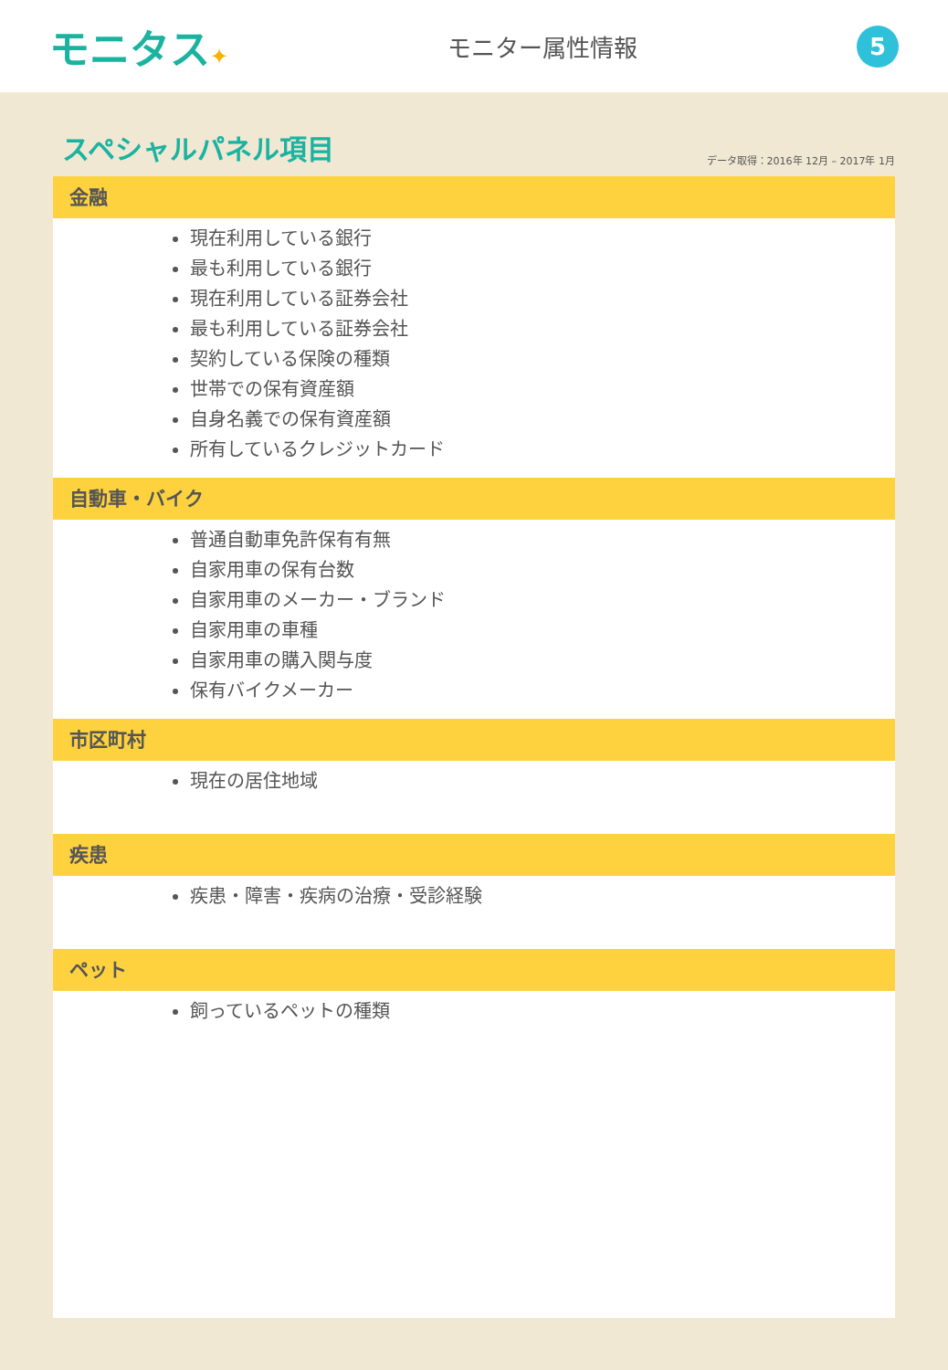モニタス✦ モニター属性情報
5
スペシャルパネル項目
データ取得：2016年 12月 – 2017年 1月
金融
現在利用している銀行
最も利用している銀行
現在利用している証券会社
最も利用している証券会社
契約している保険の種類
世帯での保有資産額
自身名義での保有資産額
所有しているクレジットカード
自動車・バイク
普通自動車免許保有有無
自家用車の保有台数
自家用車のメーカー・ブランド
自家用車の車種
自家用車の購入関与度
保有バイクメーカー
市区町村
現在の居住地域
疾患
疾患・障害・疾病の治療・受診経験
ペット
飼っているペットの種類